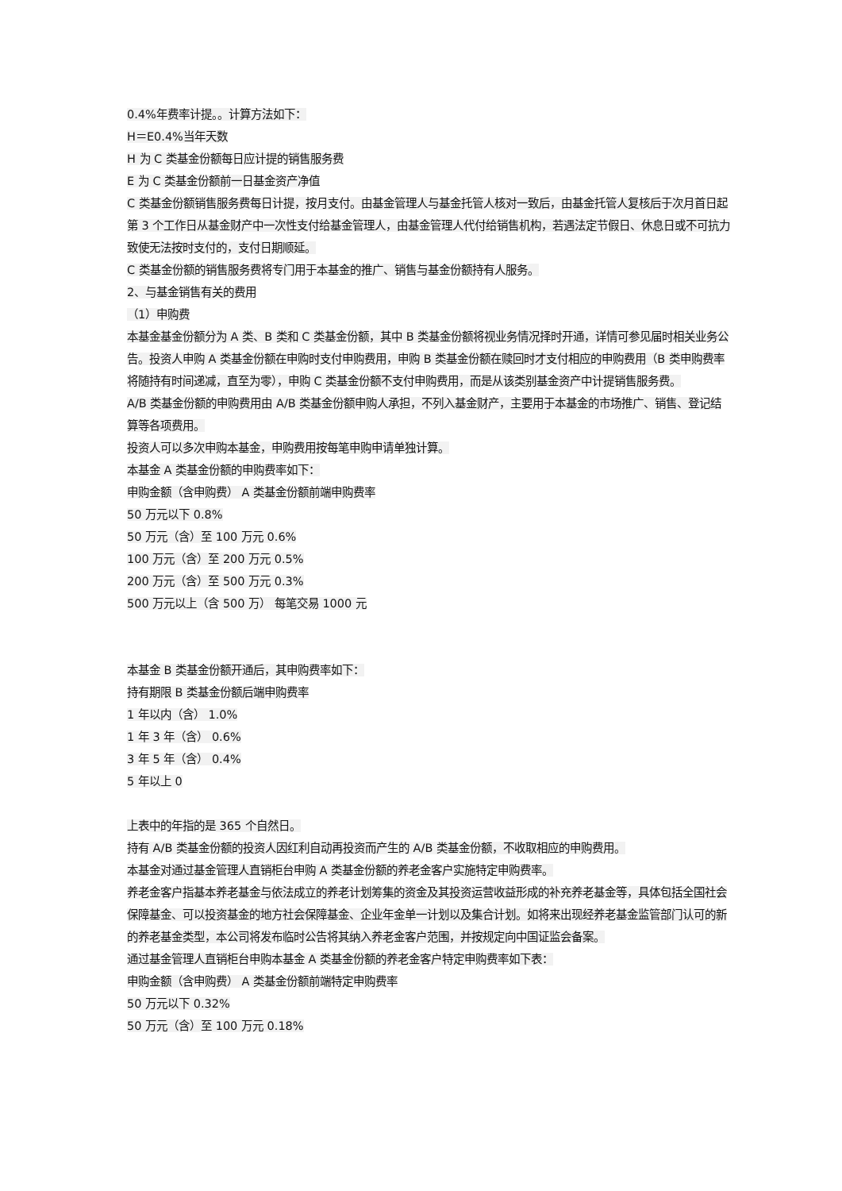0.4%年费率计提。。计算方法如下：
H＝E0.4%当年天数
H 为 C 类基金份额每日应计提的销售服务费
E 为 C 类基金份额前一日基金资产净值
C 类基金份额销售服务费每日计提，按月支付。由基金管理人与基金托管人核对一致后，由基金托管人复核后于次月首日起第 3 个工作日从基金财产中一次性支付给基金管理人，由基金管理人代付给销售机构，若遇法定节假日、休息日或不可抗力致使无法按时支付的，支付日期顺延。
C 类基金份额的销售服务费将专门用于本基金的推广、销售与基金份额持有人服务。
2、与基金销售有关的费用
（1）申购费
本基金基金份额分为 A 类、B 类和 C 类基金份额，其中 B 类基金份额将视业务情况择时开通，详情可参见届时相关业务公告。投资人申购 A 类基金份额在申购时支付申购费用，申购 B 类基金份额在赎回时才支付相应的申购费用（B 类申购费率将随持有时间递减，直至为零），申购 C 类基金份额不支付申购费用，而是从该类别基金资产中计提销售服务费。
A/B 类基金份额的申购费用由 A/B 类基金份额申购人承担，不列入基金财产，主要用于本基金的市场推广、销售、登记结算等各项费用。
投资人可以多次申购本基金，申购费用按每笔申购申请单独计算。
本基金 A 类基金份额的申购费率如下：
申购金额（含申购费） A 类基金份额前端申购费率
50 万元以下 0.8%
50 万元（含）至 100 万元 0.6%
100 万元（含）至 200 万元 0.5%
200 万元（含）至 500 万元 0.3%
500 万元以上（含 500 万） 每笔交易 1000 元
本基金 B 类基金份额开通后，其申购费率如下：
持有期限 B 类基金份额后端申购费率
1 年以内（含） 1.0%
1 年 3 年（含） 0.6%
3 年 5 年（含） 0.4%
5 年以上 0
上表中的年指的是 365 个自然日。
持有 A/B 类基金份额的投资人因红利自动再投资而产生的 A/B 类基金份额，不收取相应的申购费用。
本基金对通过基金管理人直销柜台申购 A 类基金份额的养老金客户实施特定申购费率。
养老金客户指基本养老基金与依法成立的养老计划筹集的资金及其投资运营收益形成的补充养老基金等，具体包括全国社会保障基金、可以投资基金的地方社会保障基金、企业年金单一计划以及集合计划。如将来出现经养老基金监管部门认可的新的养老基金类型，本公司将发布临时公告将其纳入养老金客户范围，并按规定向中国证监会备案。
通过基金管理人直销柜台申购本基金 A 类基金份额的养老金客户特定申购费率如下表：
申购金额（含申购费） A 类基金份额前端特定申购费率
50 万元以下 0.32%
50 万元（含）至 100 万元 0.18%